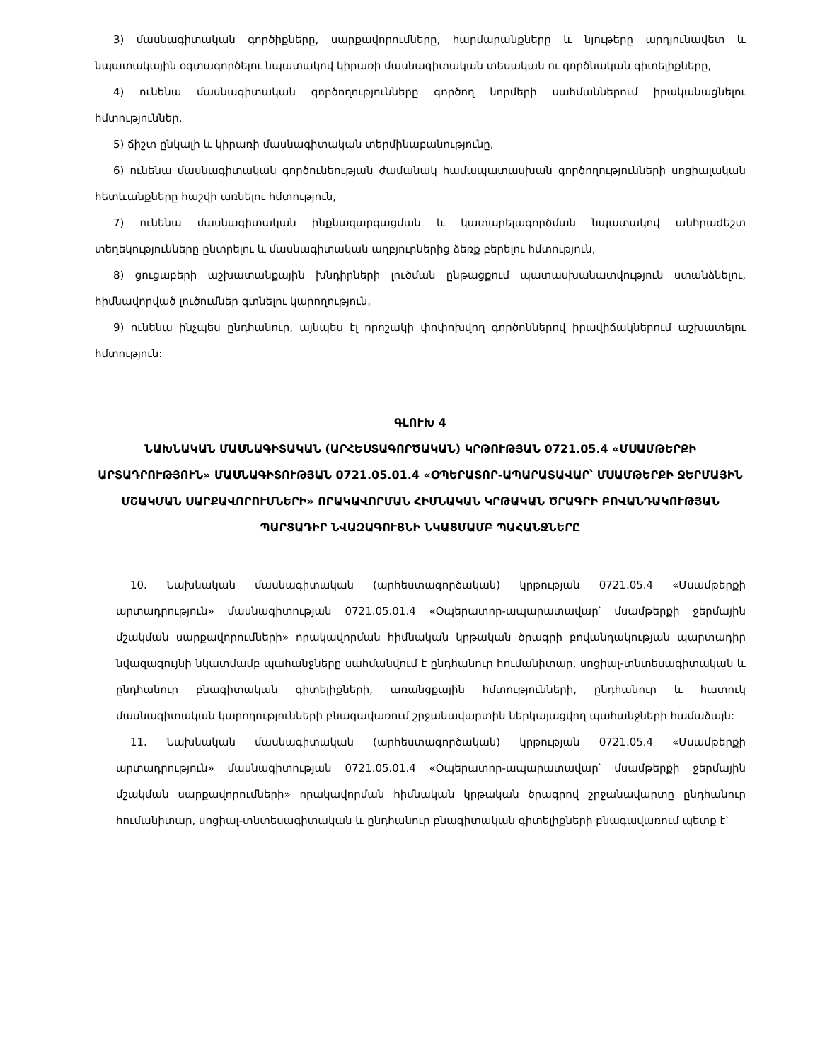3) մասնագիտական գործիքները, սարքավորումները, հարմարանքները և նյութերը արդյունավետ և նպատակային օգտագործելու նպատակով կիրառի մասնագիտական տեսական ու գործնական գիտելիքները,
4) ունենա մասնագիտական գործողությունները գործող նորմերի սահմաններում իրականացնելու հմտություններ,
5) ճիշտ ընկալի և կիրառի մասնագիտական տերմինաբանությունը,
6) ունենա մասնագիտական գործունեության ժամանակ համապատասխան գործողությունների սոցիալական հետևանքները հաշվի առնելու հմտություն,
7) ունենա մասնագիտական ինքնազարգացման և կատարելագործման նպատակով անհրաժեշտ տեղեկությունները ընտրելու և մասնագիտական աղբյուրներից ձեռք բերելու հմտություն,
8) ցուցաբերի աշխատանքային խնդիրների լուծման ընթացքում պատասխանատվություն ստանձնելու, հիմնավորված լուծումներ գտնելու կարողություն,
9) ունենա ինչպես ընդհանուր, այնպես էլ որոշակի փոփոխվող գործոններով իրավիճակներում աշխատելու հմտություն:
ԳԼՈՒԽ 4
ՆԱԽՆԱԿԱՆ ՄԱՍՆԱԳԻՏԱԿԱՆ (ԱՐՀԵՍՏԱԳՈՐԾԱԿԱՆ) ԿՐԹՈՒԹՅԱՆ 0721.05.4 «ՄՍԱՄԹԵՐՔԻ ԱՐՏԱԴՐՈՒԹՅՈՒՆ» ՄԱՍՆԱԳԻՏՈՒԹՅԱՆ 0721.05.01.4 «ՕՊԵՐԱՏՈՐ-ԱՊԱՐԱՏԱՎԱՐ՝ ՄՍԱՄԹԵՐՔԻ ՋԵՐՄԱՅԻՆ ՄՇԱԿՄԱՆ ՍԱՐՔԱՎՈՐՈՒՄՆԵՐԻ» ՈՐԱԿԱՎՈՐՄԱՆ ՀԻՄՆԱԿԱՆ ԿՐԹԱԿԱՆ ԾՐԱԳՐԻ ԲՈՎԱՆԴԱԿՈՒԹՅԱՆ ՊԱՐՏԱԴԻՐ ՆՎԱԶԱԳՈՒՅՆԻ ՆԿԱՏՄԱՄԲ ՊԱՀԱՆՋՆԵՐԸ
10. Նախնական մասնագիտական (արհեստագործական) կրթության 0721.05.4 «Մսամթերքի արտադրություն» մասնագիտության 0721.05.01.4 «Օպերատոր-ապարատավար՝ մսամթերքի ջերմային մշակման սարքավորումների» որակավորման հիմնական կրթական ծրագրի բովանդակության պարտադիր նվազագույնի նկատմամբ պահանջները սահմանվում է ընդհանուր հումանիտար, սոցիալ-տնտեսագիտական և ընդհանուր բնագիտական գիտելիքների, առանցքային հմտությունների, ընդհանուր և հատուկ մասնագիտական կարողությունների բնագավառում շրջանավարտին ներկայացվող պահանջների համաձայն:
11. Նախնական մասնագիտական (արհեստագործական) կրթության 0721.05.4 «Մսամթերքի արտադրություն» մասնագիտության 0721.05.01.4 «Օպերատոր-ապարատավար՝ մսամթերքի ջերմային մշակման սարքավորումների» որակավորման հիմնական կրթական ծրագրով շրջանավարտը ընդհանուր հումանիտար, սոցիալ-տնտեսագիտական և ընդհանուր բնագիտական գիտելիքների բնագավառում պետք է՝